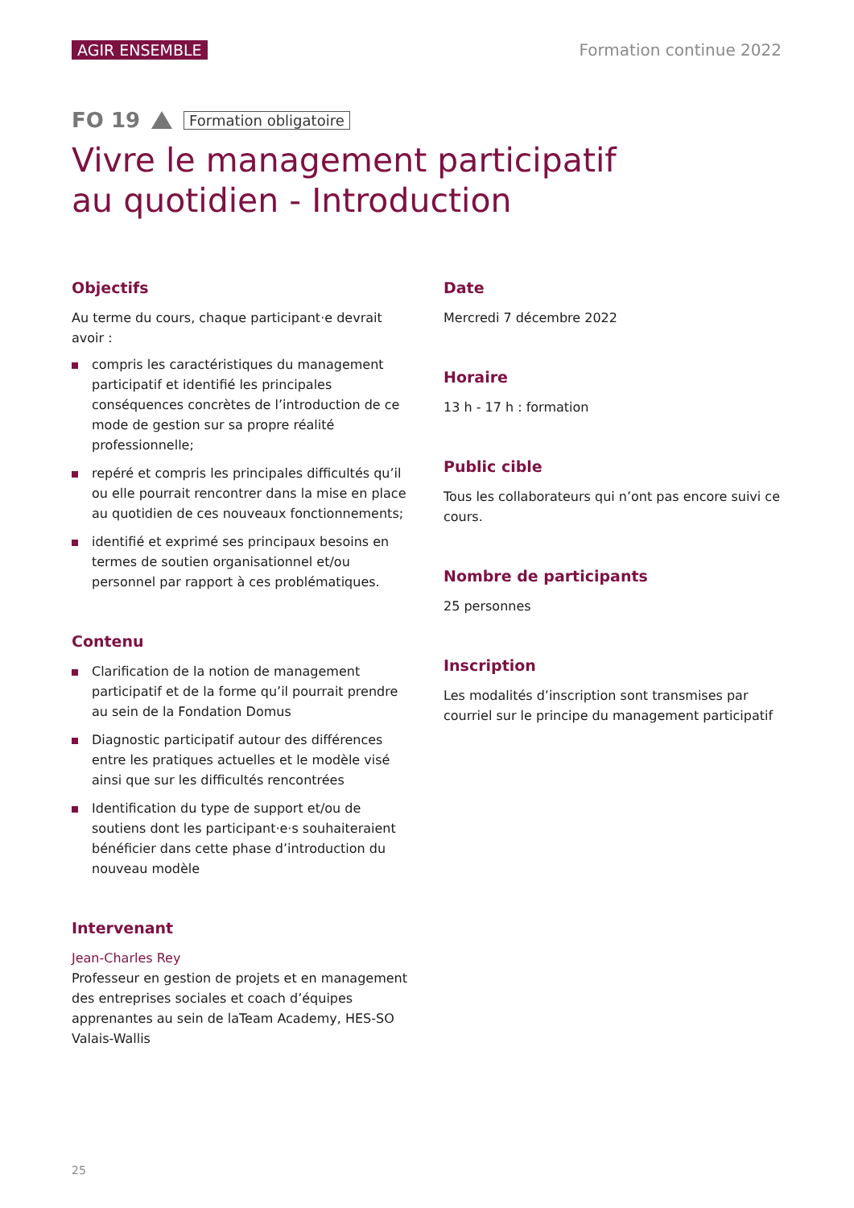AGIR ENSEMBLE Formation continue 2022
FO 19 Formation obligatoire
Vivre le management participatif
au quotidien - Introduction
Objectifs
Au terme du cours, chaque participant·e devrait avoir :
compris les caractéristiques du management participatif et identifié les principales conséquences concrètes de l’introduction de ce mode de gestion sur sa propre réalité professionnelle;
repéré et compris les principales difficultés qu’il ou elle pourrait rencontrer dans la mise en place au quotidien de ces nouveaux fonctionnements;
identifié et exprimé ses principaux besoins en termes de soutien organisationnel et/ou personnel par rapport à ces problématiques.
Contenu
Clarification de la notion de management participatif et de la forme qu’il pourrait prendre au sein de la Fondation Domus
Diagnostic participatif autour des différences entre les pratiques actuelles et le modèle visé ainsi que sur les difficultés rencontrées
Identification du type de support et/ou de soutiens dont les participant·e·s souhaiteraient bénéficier dans cette phase d’introduction du nouveau modèle
Intervenant
Jean-Charles Rey
Professeur en gestion de projets et en management des entreprises sociales et coach d’équipes apprenantes au sein de laTeam Academy, HES-SO Valais-Wallis
Date
Mercredi 7 décembre 2022
Horaire
13 h - 17 h : formation
Public cible
Tous les collaborateurs qui n’ont pas encore suivi ce cours.
Nombre de participants
25 personnes
Inscription
Les modalités d’inscription sont transmises par courriel sur le principe du management participatif
25